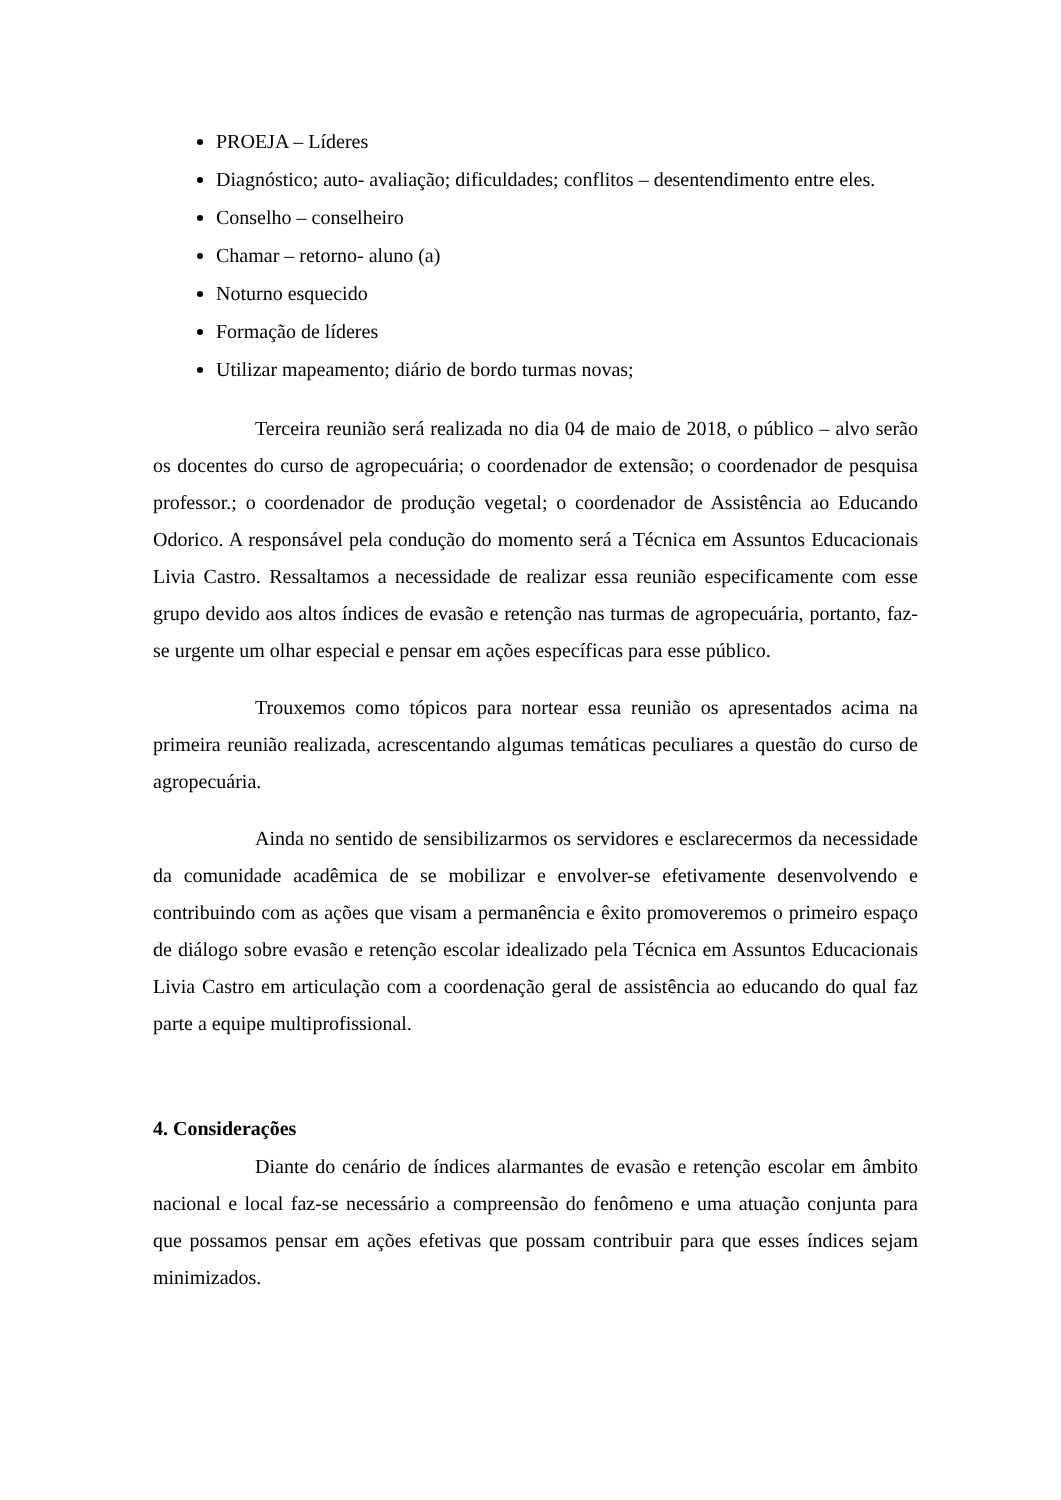PROEJA – Líderes
Diagnóstico; auto- avaliação; dificuldades; conflitos – desentendimento entre eles.
Conselho – conselheiro
Chamar – retorno- aluno (a)
Noturno esquecido
Formação de líderes
Utilizar mapeamento; diário de bordo turmas novas;
Terceira reunião será realizada no dia 04 de maio de 2018, o público – alvo serão os docentes do curso de agropecuária; o coordenador de extensão; o coordenador de pesquisa professor.; o coordenador de produção vegetal; o coordenador de Assistência ao Educando Odorico. A responsável pela condução do momento será a Técnica em Assuntos Educacionais Livia Castro. Ressaltamos a necessidade de realizar essa reunião especificamente com esse grupo devido aos altos índices de evasão e retenção nas turmas de agropecuária, portanto, faz-se urgente um olhar especial e pensar em ações específicas para esse público.
Trouxemos como tópicos para nortear essa reunião os apresentados acima na primeira reunião realizada, acrescentando algumas temáticas peculiares a questão do curso de agropecuária.
Ainda no sentido de sensibilizarmos os servidores e esclarecermos da necessidade da comunidade acadêmica de se mobilizar e envolver-se efetivamente desenvolvendo e contribuindo com as ações que visam a permanência e êxito promoveremos o primeiro espaço de diálogo sobre evasão e retenção escolar idealizado pela Técnica em Assuntos Educacionais Livia Castro em articulação com a coordenação geral de assistência ao educando do qual faz parte a equipe multiprofissional.
4. Considerações
Diante do cenário de índices alarmantes de evasão e retenção escolar em âmbito nacional e local faz-se necessário a compreensão do fenômeno e uma atuação conjunta para que possamos pensar em ações efetivas que possam contribuir para que esses índices sejam minimizados.